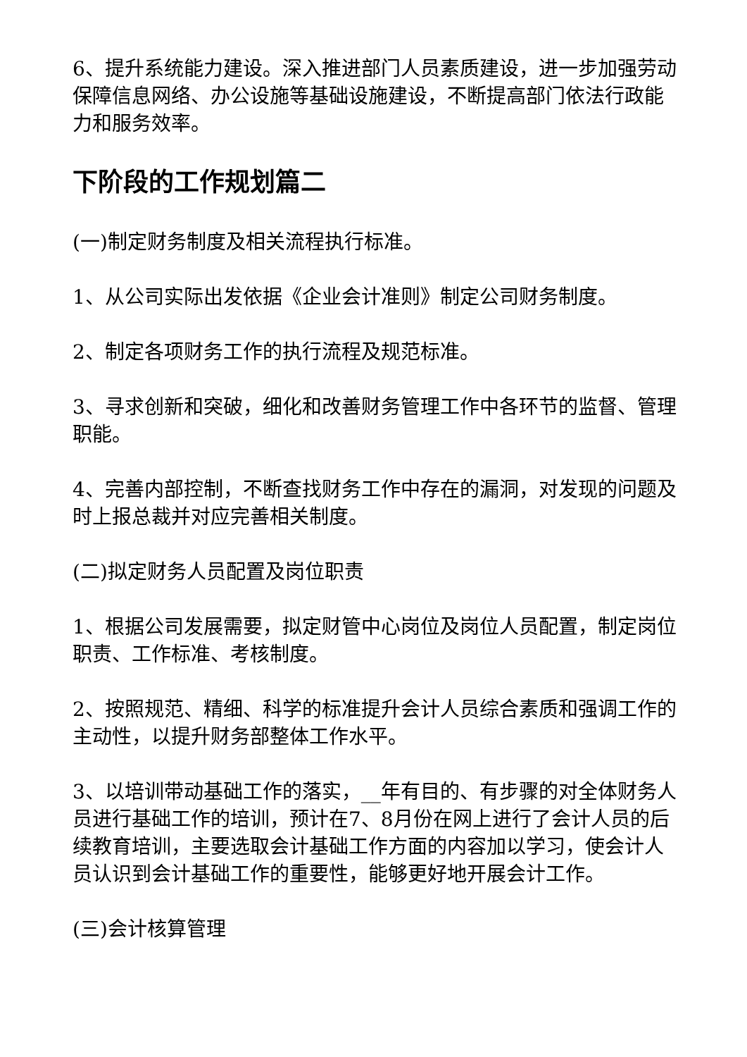6、提升系统能力建设。深入推进部门人员素质建设，进一步加强劳动保障信息网络、办公设施等基础设施建设，不断提高部门依法行政能力和服务效率。
下阶段的工作规划篇二
(一)制定财务制度及相关流程执行标准。
1、从公司实际出发依据《企业会计准则》制定公司财务制度。
2、制定各项财务工作的执行流程及规范标准。
3、寻求创新和突破，细化和改善财务管理工作中各环节的监督、管理职能。
4、完善内部控制，不断查找财务工作中存在的漏洞，对发现的问题及时上报总裁并对应完善相关制度。
(二)拟定财务人员配置及岗位职责
1、根据公司发展需要，拟定财管中心岗位及岗位人员配置，制定岗位职责、工作标准、考核制度。
2、按照规范、精细、科学的标准提升会计人员综合素质和强调工作的主动性，以提升财务部整体工作水平。
3、以培训带动基础工作的落实，__年有目的、有步骤的对全体财务人员进行基础工作的培训，预计在7、8月份在网上进行了会计人员的后续教育培训，主要选取会计基础工作方面的内容加以学习，使会计人员认识到会计基础工作的重要性，能够更好地开展会计工作。
(三)会计核算管理